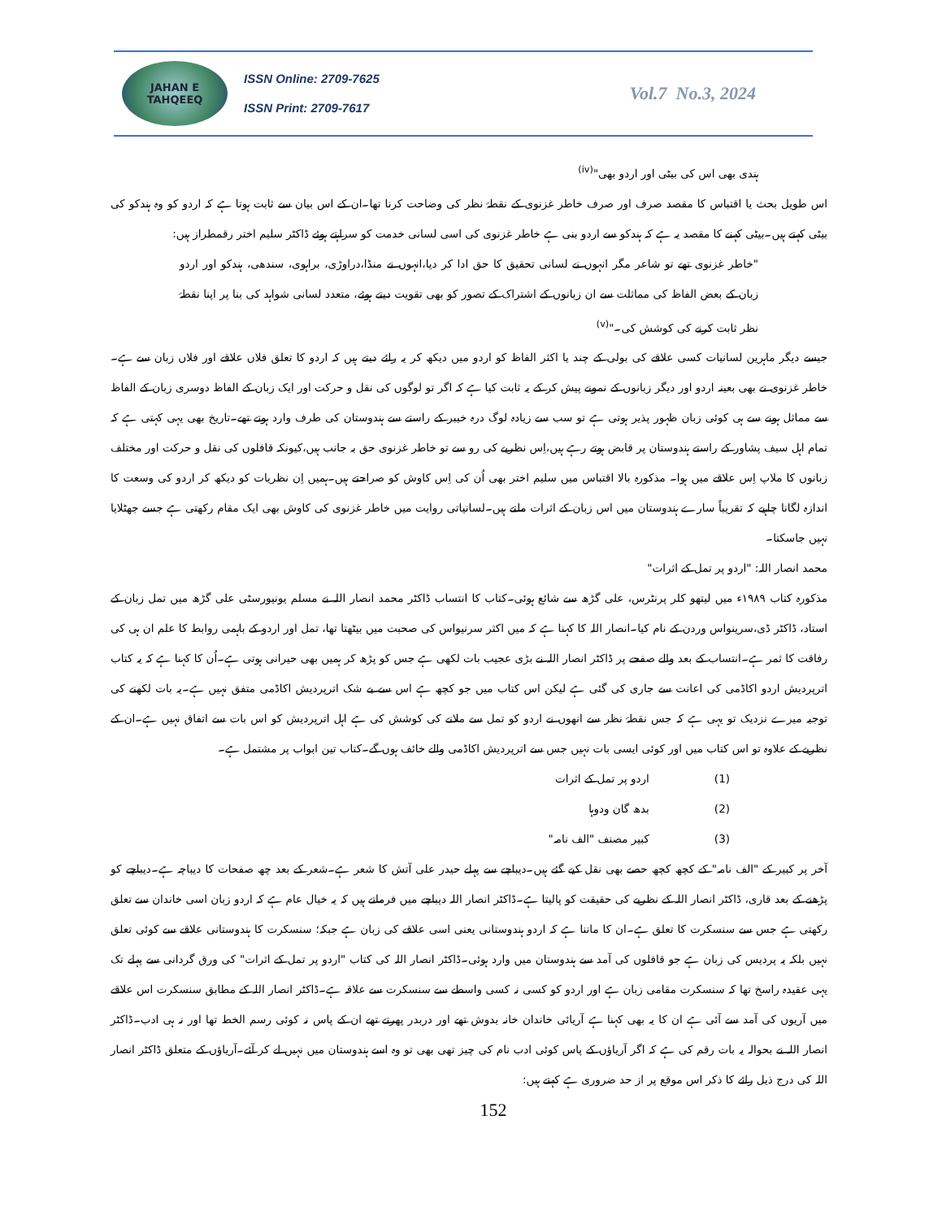JAHAN E TAHQEEQ
ISSN Online: 2709-7625
ISSN Print: 2709-7617
Vol.7 No.3, 2024
ہندی بھی اس کی بیٹی اور اردو بھی"<sup>(iv)</sup>
اس طویل بحث یا اقتباس کا مقصد صرف اور صرف خاطر غزنوی کے نقطۂ نظر کی وضاحت کرنا تھا۔ان کے اس بیان سے ثابت ہوتا ہے کہ اردو کو وہ ہندکو کی بیٹی کہتے ہیں۔بیٹی کہنے کا مقصد یہ ہے کہ ہندکو سے اردو بنی ہے خاطر غزنوی کی اسی لسانی خدمت کو سراہتے ہوئے ڈاکٹر سلیم اختر رقمطراز ہیں:
"خاطر غزنوی تھے تو شاعر مگر انہوں نے لسانی تحقیق کا حق ادا کر دیا،انہوں نے منڈا،دراوڑی، براہوی، سندھی، ہندکو اور اردو زبان کے بعض الفاظ کی مماثلت سے ان زبانوں کے اشتراک کے تصور کو بھی تقویت دیتے ہوئے، متعدد لسانی شواہد کی بنا پر اپنا نقطۂ نظر ثابت کرنے کی کوشش کی۔"<sup>(v)</sup>
جیسے دیگر ماہرین لسانیات کسی علاقے کی بولی کے چند یا اکثر الفاظ کو اردو میں دیکھ کر یہ رائے دیتے ہیں کہ اردو کا تعلق فلاں علاقے اور فلاں زبان سے ہے۔خاطر غزنوی نے بھی بعینہ اردو اور دیگر زبانوں کے نمونے پیش کر کے یہ ثابت کیا ہے کہ اگر تو لوگوں کی نقل و حرکت اور ایک زبان کے الفاظ دوسری زبان کے الفاظ سے مماثل ہونے سے ہی کوئی زبان ظہور پذیر ہوتی ہے تو سب سے زیادہ لوگ درہ خیبر کے راستے سے ہندوستان کی طرف وارد ہوتے تھے۔تاریخ بھی یہی کہتی ہے کہ تمام اہل سیف پشاور کے راستے ہندوستان پر قابض ہوتے رہے ہیں،اِس نظریے کی رو سے تو خاطر غزنوی حق بہ جانب ہیں،کیونکہ قافلوں کی نقل و حرکت اور مختلف زبانوں کا ملاپ اِس علاقے میں ہوا۔ مذکورہ بالا اقتباس میں سلیم اختر بھی اُن کی اِس کاوش کو صراحتے ہیں۔ہمیں اِن نظریات کو دیکھ کر اردو کی وسعت کا اندازہ لگانا چاہیے کہ تقریباً سارے ہندوستان میں اس زبان کے اثرات ملتے ہیں۔لسانیاتی روایت میں خاطر غزنوی کی کاوش بھی ایک مقام رکھتی ہے جسے جھٹلایا نہیں جاسکتا۔
محمد انصار اللہ: "اردو پر تمل کے اثرات"
مذکورہ کتاب ۱۹۸۹ء میں لیتھو کلر پرنٹرس، علی گڑھ سے شائع ہوئی۔کتاب کا انتساب ڈاکٹر محمد انصار اللہ نے مسلم یونیورسٹی علی گڑھ میں تمل زبان کے استاد، ڈاکٹر ڈی،سرینواس وردن کے نام کیا۔انصار اللہ کا کہنا ہے کہ میں اکثر سرنیواس کی صحبت میں بیٹھتا تھا، تمل اور اردو کے باہمی روابط کا علم ان ہی کی رفاقت کا ثمر ہے۔انتساب کے بعد والے صفحے پر ڈاکٹر انصار اللہ نے بڑی عجیب بات لکھی ہے جس کو پڑھ کر ہمیں بھی حیرانی ہوتی ہے۔اُن کا کہنا ہے کہ یہ کتاب اترپردیش اردو اکاڈمی کی اعانت سے جاری کی گئی ہے لیکن اس کتاب میں جو کچھ ہے اس سے بے شک اترپردیش اکاڈمی متفق نہیں ہے۔یہ بات لکھنے کی توجیہ میرے نزدیک تو یہی ہے کہ جس نقطۂ نظر سے انھوں نے اردو کو تمل سے ملانے کی کوشش کی ہے اہل اترپردیش کو اس بات سے اتفاق نہیں ہے۔ان کے نظریے کے علاوہ تو اس کتاب میں اور کوئی ایسی بات نہیں جس سے اترپردیش اکاڈمی والے خائف ہوں گے۔کتاب تین ابواب پر مشتمل ہے۔
(1) اردو پر تمل کے اثرات
(2) بدھ گان ودوہا
(3) کبیر مصنف "الف نامہ"
آخر پر کبیر کے "الف نامہ" کے کچھ کچھ حصے بھی نقل کیے گئے ہیں۔دیباچے سے پہلے حیدر علی آتش کا شعر ہے۔شعر کے بعد چھ صفحات کا دیباچہ ہے۔دیباچے کو پڑھنے کے بعد قاری، ڈاکٹر انصار اللہ کے نظریے کی حقیقت کو پالیتا ہے۔ڈاکٹر انصار اللہ دیباچے میں فرماتے ہیں کہ یہ خیال عام ہے کہ اردو زبان اسی خاندان سے تعلق رکھتی ہے جس سے سنسکرت کا تعلق ہے۔ان کا ماننا ہے کہ اردو ہندوستانی یعنی اسی علاقے کی زبان ہے جبکہ؛ سنسکرت کا ہندوستانی علاقے سے کوئی تعلق نہیں بلکہ یہ پردیس کی زبان ہے جو قافلوں کی آمد سے ہندوستان میں وارد ہوئی۔ڈاکٹر انصار اللہ کی کتاب "اردو پر تمل کے اثرات" کی ورق گردانی سے پہلے تک یہی عقیدہ راسخ تھا کہ سنسکرت مقامی زبان ہے اور اردو کو کسی نہ کسی واسطے سے سنسکرت سے علاقہ ہے۔ڈاکٹر انصار اللہ کے مطابق سنسکرت اس علاقے میں آریوں کی آمد سے آئی ہے ان کا یہ بھی کہنا ہے آریائی خاندان خانہ بدوش تھے اور دربدر پھرتے تھے ان کے پاس نہ کوئی رسم الخط تھا اور نہ ہی ادب۔ڈاکٹر انصار اللہ نے بحوالہ یہ بات رقم کی ہے کہ اگر آریاؤں کے پاس کوئی ادب نام کی چیز تھی بھی تو وہ اسے ہندوستان میں نہیں لے کر آئے۔آریاؤں کے متعلق ڈاکٹر انصار اللہ کی درج ذیل رائے کا ذکر اس موقع پر از حد ضروری ہے کہتے ہیں:
152